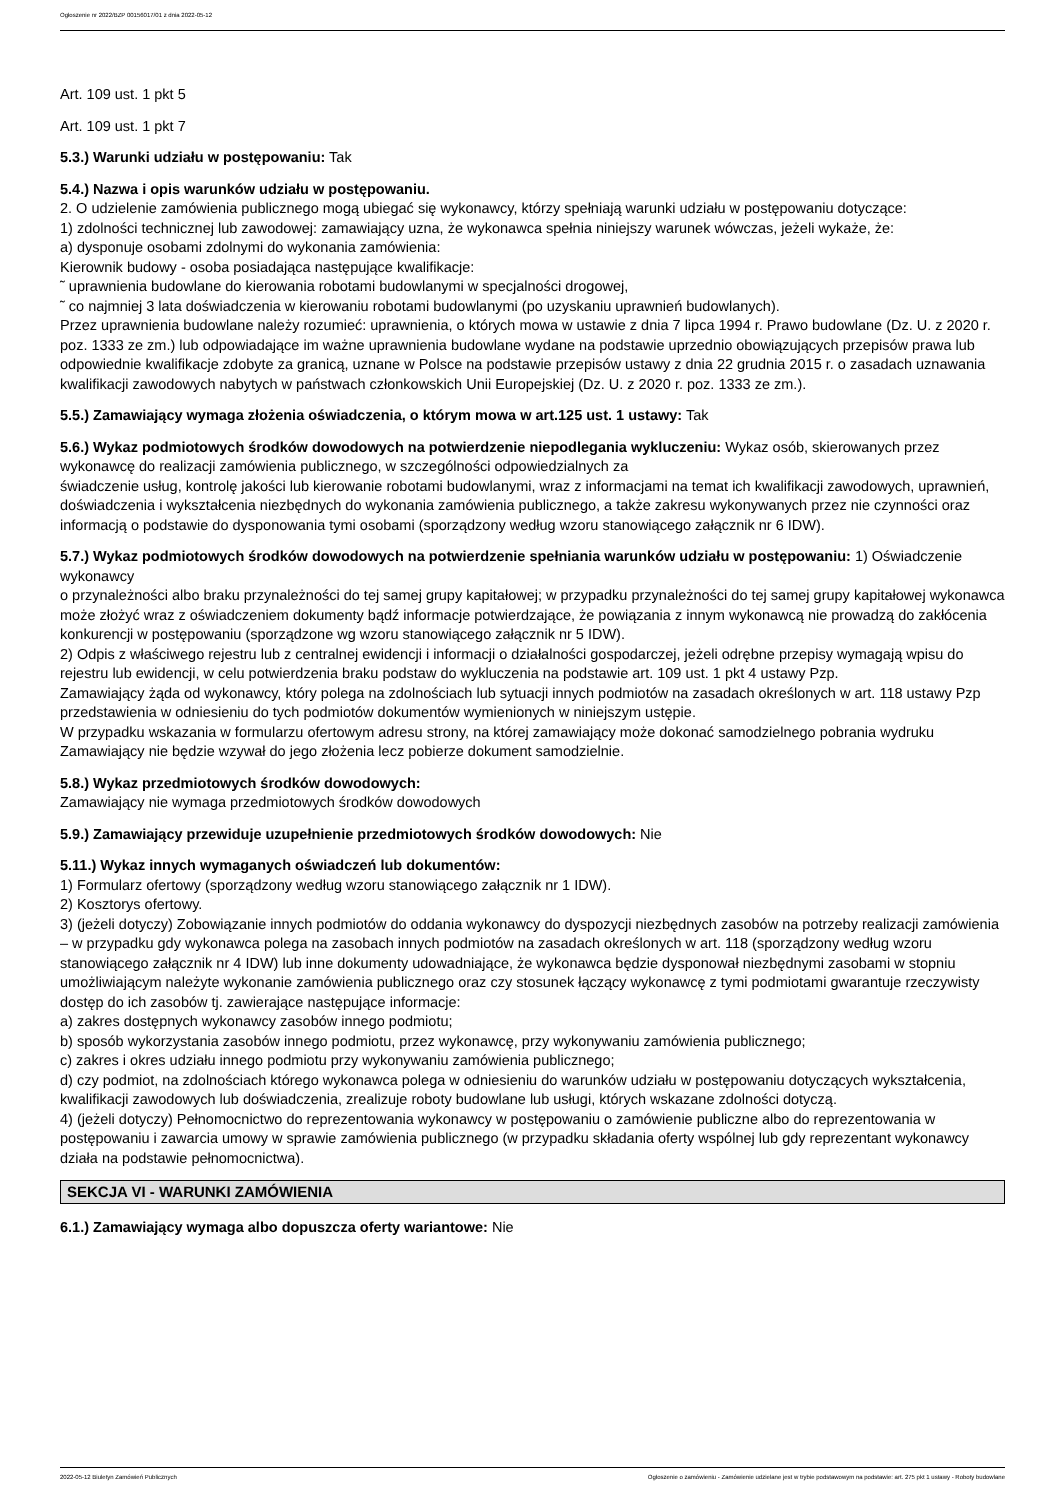Ogłoszenie nr 2022/BZP 00156017/01 z dnia 2022-05-12
Art. 109 ust. 1 pkt 5
Art. 109 ust. 1 pkt 7
5.3.) Warunki udziału w postępowaniu: Tak
5.4.) Nazwa i opis warunków udziału w postępowaniu.
2. O udzielenie zamówienia publicznego mogą ubiegać się wykonawcy, którzy spełniają warunki udziału w postępowaniu dotyczące:
1) zdolności technicznej lub zawodowej: zamawiający uzna, że wykonawca spełnia niniejszy warunek wówczas, jeżeli wykaże, że:
a) dysponuje osobami zdolnymi do wykonania zamówienia:
Kierownik budowy - osoba posiadająca następujące kwalifikacje:
˜ uprawnienia budowlane do kierowania robotami budowlanymi w specjalności drogowej,
˜ co najmniej 3 lata doświadczenia w kierowaniu robotami budowlanymi (po uzyskaniu uprawnień budowlanych).
Przez uprawnienia budowlane należy rozumieć: uprawnienia, o których mowa w ustawie z dnia 7 lipca 1994 r. Prawo budowlane (Dz. U. z 2020 r. poz. 1333 ze zm.) lub odpowiadające im ważne uprawnienia budowlane wydane na podstawie uprzednio obowiązujących przepisów prawa lub odpowiednie kwalifikacje zdobyte za granicą, uznane w Polsce na podstawie przepisów ustawy z dnia 22 grudnia 2015 r. o zasadach uznawania kwalifikacji zawodowych nabytych w państwach członkowskich Unii Europejskiej (Dz. U. z 2020 r. poz. 1333 ze zm.).
5.5.) Zamawiający wymaga złożenia oświadczenia, o którym mowa w art.125 ust. 1 ustawy: Tak
5.6.) Wykaz podmiotowych środków dowodowych na potwierdzenie niepodlegania wykluczeniu: Wykaz osób, skierowanych przez wykonawcę do realizacji zamówienia publicznego, w szczególności odpowiedzialnych za
świadczenie usług, kontrolę jakości lub kierowanie robotami budowlanymi, wraz z informacjami na temat ich kwalifikacji zawodowych, uprawnień, doświadczenia i wykształcenia niezbędnych do wykonania zamówienia publicznego, a także zakresu wykonywanych przez nie czynności oraz informacją o podstawie do dysponowania tymi osobami (sporządzony według wzoru stanowiącego załącznik nr 6 IDW).
5.7.) Wykaz podmiotowych środków dowodowych na potwierdzenie spełniania warunków udziału w postępowaniu: 1) Oświadczenie wykonawcy
o przynależności albo braku przynależności do tej samej grupy kapitałowej; w przypadku przynależności do tej samej grupy kapitałowej wykonawca może złożyć wraz z oświadczeniem dokumenty bądź informacje potwierdzające, że powiązania z innym wykonawcą nie prowadzą do zakłócenia konkurencji w postępowaniu (sporządzone wg wzoru stanowiącego załącznik nr 5 IDW).
2) Odpis z właściwego rejestru lub z centralnej ewidencji i informacji o działalności gospodarczej, jeżeli odrębne przepisy wymagają wpisu do rejestru lub ewidencji, w celu potwierdzenia braku podstaw do wykluczenia na podstawie art. 109 ust. 1 pkt 4 ustawy Pzp.
Zamawiający żąda od wykonawcy, który polega na zdolnościach lub sytuacji innych podmiotów na zasadach określonych w art. 118 ustawy Pzp przedstawienia w odniesieniu do tych podmiotów dokumentów wymienionych w niniejszym ustępie.
W przypadku wskazania w formularzu ofertowym adresu strony, na której zamawiający może dokonać samodzielnego pobrania wydruku Zamawiający nie będzie wzywał do jego złożenia lecz pobierze dokument samodzielnie.
5.8.) Wykaz przedmiotowych środków dowodowych:
Zamawiający nie wymaga przedmiotowych środków dowodowych
5.9.) Zamawiający przewiduje uzupełnienie przedmiotowych środków dowodowych: Nie
5.11.) Wykaz innych wymaganych oświadczeń lub dokumentów:
1) Formularz ofertowy (sporządzony według wzoru stanowiącego załącznik nr 1 IDW).
2) Kosztorys ofertowy.
3) (jeżeli dotyczy) Zobowiązanie innych podmiotów do oddania wykonawcy do dyspozycji niezbędnych zasobów na potrzeby realizacji zamówienia – w przypadku gdy wykonawca polega na zasobach innych podmiotów na zasadach określonych w art. 118 (sporządzony według wzoru stanowiącego załącznik nr 4 IDW) lub inne dokumenty udowadniające, że wykonawca będzie dysponował niezbędnymi zasobami w stopniu umożliwiającym należyte wykonanie zamówienia publicznego oraz czy stosunek łączący wykonawcę z tymi podmiotami gwarantuje rzeczywisty dostęp do ich zasobów tj. zawierające następujące informacje:
a) zakres dostępnych wykonawcy zasobów innego podmiotu;
b) sposób wykorzystania zasobów innego podmiotu, przez wykonawcę, przy wykonywaniu zamówienia publicznego;
c) zakres i okres udziału innego podmiotu przy wykonywaniu zamówienia publicznego;
d) czy podmiot, na zdolnościach którego wykonawca polega w odniesieniu do warunków udziału w postępowaniu dotyczących wykształcenia, kwalifikacji zawodowych lub doświadczenia, zrealizuje roboty budowlane lub usługi, których wskazane zdolności dotyczą.
4) (jeżeli dotyczy) Pełnomocnictwo do reprezentowania wykonawcy w postępowaniu o zamówienie publiczne albo do reprezentowania w postępowaniu i zawarcia umowy w sprawie zamówienia publicznego (w przypadku składania oferty wspólnej lub gdy reprezentant wykonawcy działa na podstawie pełnomocnictwa).
SEKCJA VI - WARUNKI ZAMÓWIENIA
6.1.) Zamawiający wymaga albo dopuszcza oferty wariantowe: Nie
2022-05-12 Biuletyn Zamówień Publicznych Ogłoszenie o zamówieniu - Zamówienie udzielane jest w trybie podstawowym na podstawie: art. 275 pkt 1 ustawy - Roboty budowlane